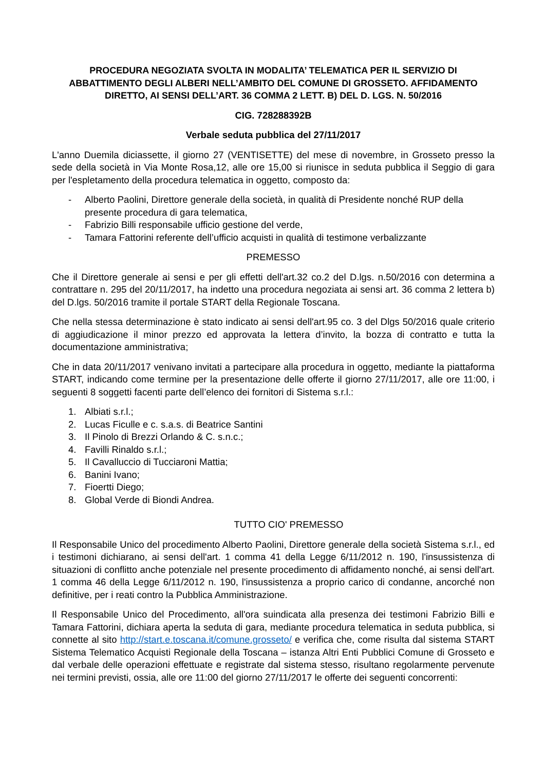PROCEDURA NEGOZIATA SVOLTA IN MODALITA’ TELEMATICA PER IL SERVIZIO DI ABBATTIMENTO DEGLI ALBERI NELL’AMBITO DEL COMUNE DI GROSSETO. AFFIDAMENTO DIRETTO, AI SENSI DELL’ART. 36 COMMA 2 LETT. B) DEL D. LGS. N. 50/2016
CIG. 728288392B
Verbale seduta pubblica del 27/11/2017
L'anno Duemila diciassette, il giorno 27 (VENTISETTE) del mese di novembre, in Grosseto presso la sede della società in Via Monte Rosa,12, alle ore 15,00 si riunisce in seduta pubblica il Seggio di gara per l'espletamento della procedura telematica in oggetto, composto da:
- Alberto Paolini, Direttore generale della società, in qualità di Presidente nonché RUP della presente procedura di gara telematica,
- Fabrizio Billi responsabile ufficio gestione del verde,
- Tamara Fattorini referente dell’ufficio acquisti in qualità di testimone verbalizzante
PREMESSO
Che il Direttore generale ai sensi e per gli effetti dell'art.32 co.2 del D.lgs. n.50/2016 con determina a contrattare n. 295 del 20/11/2017, ha indetto una procedura negoziata ai sensi art. 36 comma 2 lettera b) del D.lgs. 50/2016 tramite il portale START della Regionale Toscana.
Che nella stessa determinazione è stato indicato ai sensi dell'art.95 co. 3 del Dlgs 50/2016 quale criterio di aggiudicazione il minor prezzo ed approvata la lettera d’invito, la bozza di contratto e tutta la documentazione amministrativa;
Che in data 20/11/2017 venivano invitati a partecipare alla procedura in oggetto, mediante la piattaforma START, indicando come termine per la presentazione delle offerte il giorno 27/11/2017, alle ore 11:00, i seguenti 8 soggetti facenti parte dell’elenco dei fornitori di Sistema s.r.l.:
1. Albiati s.r.l.;
2. Lucas Ficulle e c. s.a.s. di Beatrice Santini
3. Il Pinolo di Brezzi Orlando & C. s.n.c.;
4. Favilli Rinaldo s.r.l.;
5. Il Cavalluccio di Tucciaroni Mattia;
6. Banini Ivano;
7. Fioertti Diego;
8. Global Verde di Biondi Andrea.
TUTTO CIO' PREMESSO
Il Responsabile Unico del procedimento Alberto Paolini, Direttore generale della società Sistema s.r.l., ed i testimoni dichiarano, ai sensi dell'art. 1 comma 41 della Legge 6/11/2012 n. 190, l'insussistenza di situazioni di conflitto anche potenziale nel presente procedimento di affidamento nonché, ai sensi dell'art. 1 comma 46 della Legge 6/11/2012 n. 190, l'insussistenza a proprio carico di condanne, ancorché non definitive, per i reati contro la Pubblica Amministrazione.
Il Responsabile Unico del Procedimento, all'ora suindicata alla presenza dei testimoni Fabrizio Billi e Tamara Fattorini, dichiara aperta la seduta di gara, mediante procedura telematica in seduta pubblica, si connette al sito http://start.e.toscana.it/comune.grosseto/ e verifica che, come risulta dal sistema START Sistema Telematico Acquisti Regionale della Toscana – istanza Altri Enti Pubblici Comune di Grosseto e dal verbale delle operazioni effettuate e registrate dal sistema stesso, risultano regolarmente pervenute nei termini previsti, ossia, alle ore 11:00 del giorno 27/11/2017 le offerte dei seguenti concorrenti: